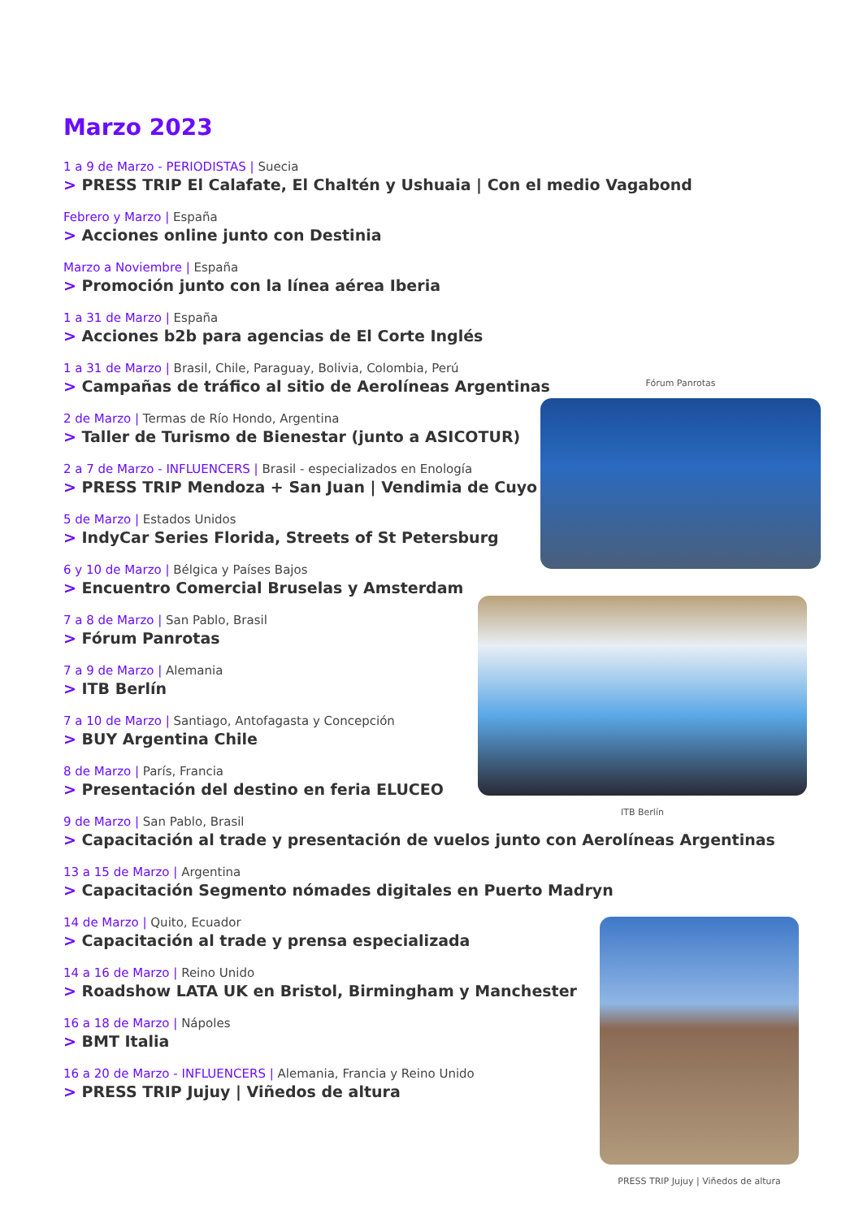Marzo 2023
1 a 9 de Marzo - PERIODISTAS | Suecia
> PRESS TRIP El Calafate, El Chaltén y Ushuaia | Con el medio Vagabond
Febrero y Marzo | España
> Acciones online junto con Destinia
Marzo a Noviembre | España
> Promoción junto con la línea aérea Iberia
1 a 31 de Marzo | España
> Acciones b2b para agencias de El Corte Inglés
1 a 31 de Marzo | Brasil, Chile, Paraguay, Bolivia, Colombia, Perú
> Campañas de tráfico al sitio de Aerolíneas Argentinas
2 de Marzo | Termas de Río Hondo, Argentina
> Taller de Turismo de Bienestar (junto a ASICOTUR)
2 a 7 de Marzo - INFLUENCERS | Brasil - especializados en Enología
> PRESS TRIP Mendoza + San Juan | Vendimia de Cuyo
5 de Marzo | Estados Unidos
> IndyCar Series Florida, Streets of St Petersburg
6 y 10 de Marzo | Bélgica y Países Bajos
> Encuentro Comercial Bruselas y Amsterdam
7 a 8 de Marzo | San Pablo, Brasil
> Fórum Panrotas
7 a 9 de Marzo | Alemania
> ITB Berlín
7 a 10 de Marzo | Santiago, Antofagasta y Concepción
> BUY Argentina Chile
8 de Marzo | París, Francia
> Presentación del destino en feria ELUCEO
9 de Marzo | San Pablo, Brasil
> Capacitación al trade y presentación de vuelos junto con Aerolíneas Argentinas
13 a 15 de Marzo | Argentina
> Capacitación Segmento nómades digitales en Puerto Madryn
14 de Marzo | Quito, Ecuador
> Capacitación al trade y prensa especializada
14 a 16 de Marzo | Reino Unido
> Roadshow LATA UK en Bristol, Birmingham y Manchester
16 a 18 de Marzo | Nápoles
> BMT Italia
16 a 20 de Marzo - INFLUENCERS | Alemania, Francia y Reino Unido
> PRESS TRIP Jujuy | Viñedos de altura
Fórum Panrotas
ITB Berlín
PRESS TRIP Jujuy | Viñedos de altura